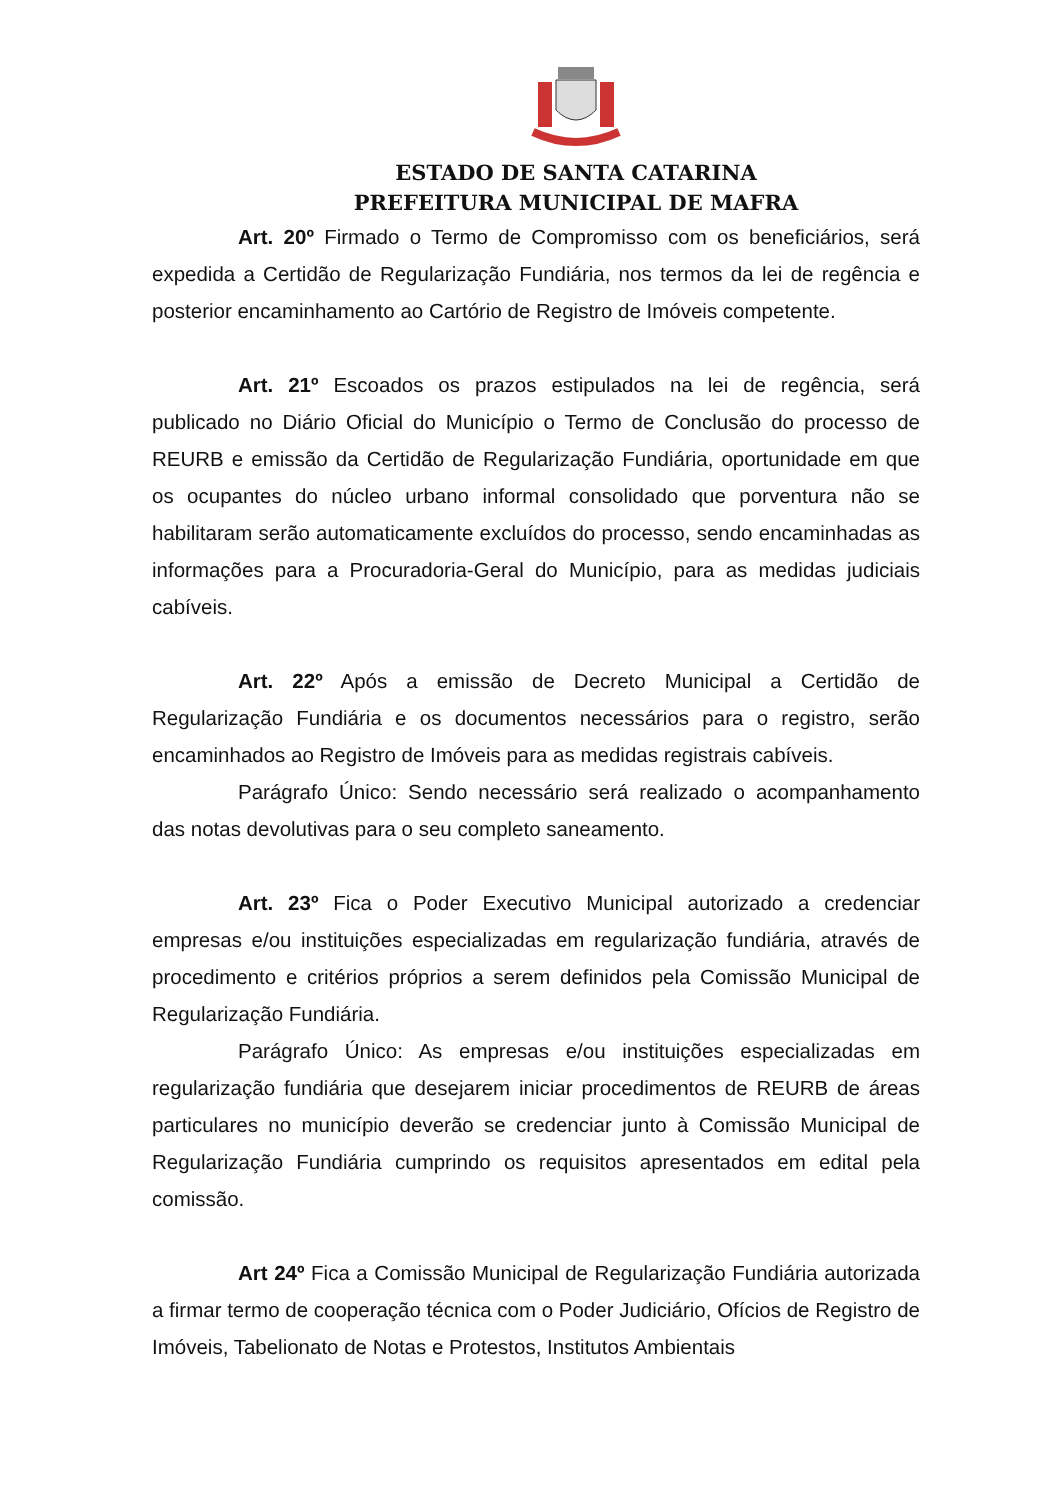ESTADO DE SANTA CATARINA
PREFEITURA MUNICIPAL DE MAFRA
Art. 20º Firmado o Termo de Compromisso com os beneficiários, será expedida a Certidão de Regularização Fundiária, nos termos da lei de regência e posterior encaminhamento ao Cartório de Registro de Imóveis competente.
Art. 21º Escoados os prazos estipulados na lei de regência, será publicado no Diário Oficial do Município o Termo de Conclusão do processo de REURB e emissão da Certidão de Regularização Fundiária, oportunidade em que os ocupantes do núcleo urbano informal consolidado que porventura não se habilitaram serão automaticamente excluídos do processo, sendo encaminhadas as informações para a Procuradoria-Geral do Município, para as medidas judiciais cabíveis.
Art. 22º Após a emissão de Decreto Municipal a Certidão de Regularização Fundiária e os documentos necessários para o registro, serão encaminhados ao Registro de Imóveis para as medidas registrais cabíveis.
Parágrafo Único: Sendo necessário será realizado o acompanhamento das notas devolutivas para o seu completo saneamento.
Art. 23º Fica o Poder Executivo Municipal autorizado a credenciar empresas e/ou instituições especializadas em regularização fundiária, através de procedimento e critérios próprios a serem definidos pela Comissão Municipal de Regularização Fundiária.
Parágrafo Único: As empresas e/ou instituições especializadas em regularização fundiária que desejarem iniciar procedimentos de REURB de áreas particulares no município deverão se credenciar junto à Comissão Municipal de Regularização Fundiária cumprindo os requisitos apresentados em edital pela comissão.
Art 24º Fica a Comissão Municipal de Regularização Fundiária autorizada a firmar termo de cooperação técnica com o Poder Judiciário, Ofícios de Registro de Imóveis, Tabelionato de Notas e Protestos, Institutos Ambientais